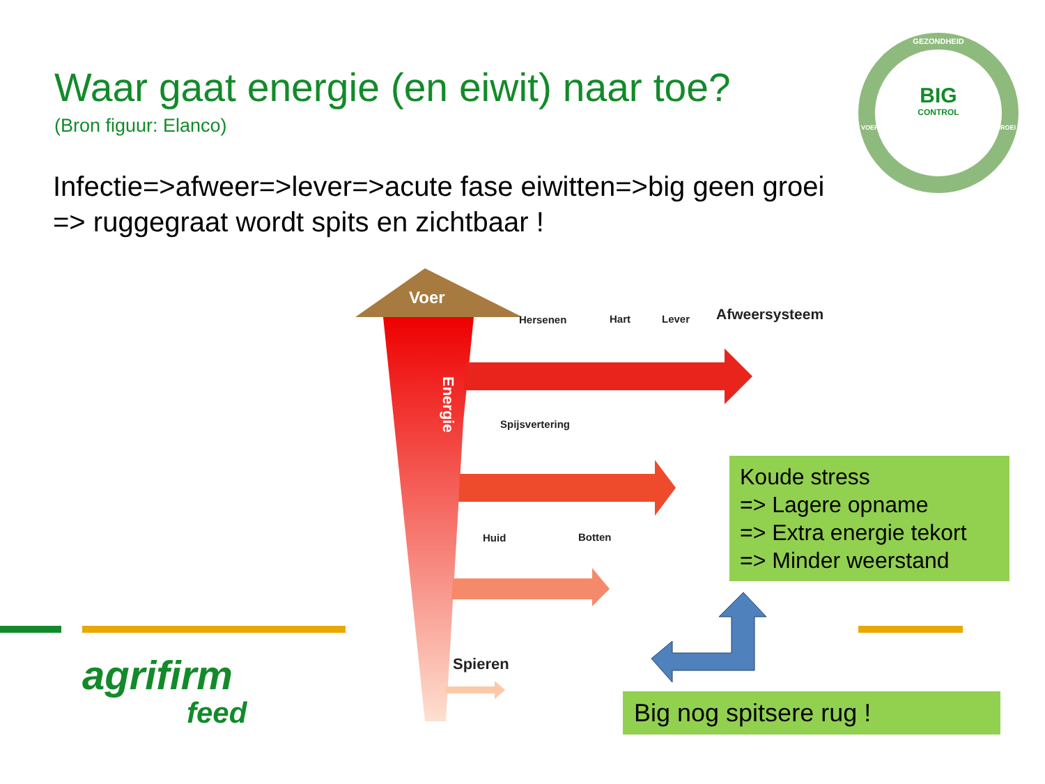Waar gaat energie (en eiwit) naar toe?
(Bron figuur: Elanco)
Infectie=>afweer=>lever=>acute fase eiwitten=>big geen groei
=> ruggegraat wordt spits en zichtbaar !
GEZONDHEID
BIG
CONTROL
VOEROPNAME GROEI
Voer
Energie
Hersenen Hart Lever Afweersysteem
Spijsvertering
Huid Botten
Spieren
Koude stress
=> Lagere opname
=> Extra energie tekort
=> Minder weerstand
Big nog spitsere rug !
agrifirm
feed